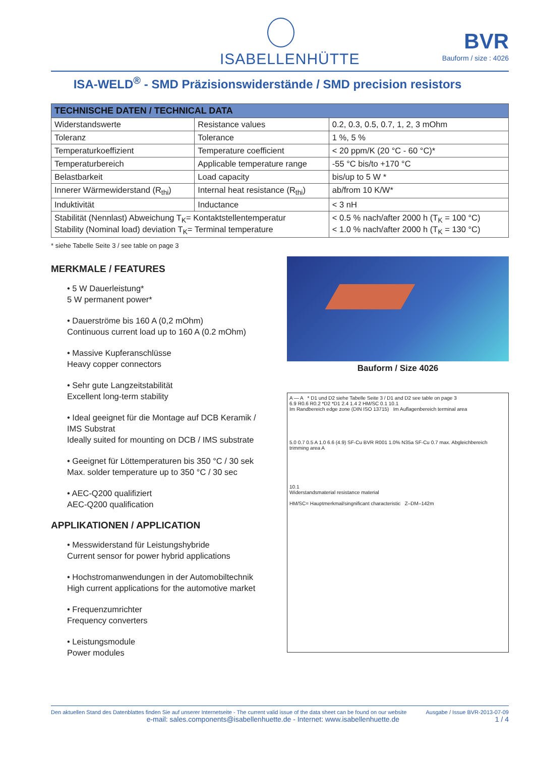ISABELLENHÜTTE
BVR
Bauform / size : 4026
ISA-WELD<sup>®</sup> - SMD Präzisionswiderstände / SMD precision resistors
| TECHNISCHE DATEN / TECHNICAL DATA | | |
| --- | --- | --- |
| Widerstandswerte | Resistance values | 0.2, 0.3, 0.5, 0.7, 1, 2, 3 mOhm |
| Toleranz | Tolerance | 1 %, 5 % |
| Temperaturkoeffizient | Temperature coefficient | < 20 ppm/K (20 °C - 60 °C)* |
| Temperaturbereich | Applicable temperature range | -55 °C bis/to +170 °C |
| Belastbarkeit | Load capacity | bis/up to 5 W * |
| Innerer Wärmewiderstand (R<sub>thi</sub>) | Internal heat resistance (R<sub>thi</sub>) | ab/from 10 K/W* |
| Induktivität | Inductance | < 3 nH |
| Stabilität (Nennlast) Abweichung T<sub>K</sub>= Kontaktstellentemperatur Stability (Nominal load) deviation T<sub>K</sub>= Terminal temperature | | < 0.5 % nach/after 2000 h (T<sub>K</sub> = 100 °C) < 1.0 % nach/after 2000 h (T<sub>K</sub> = 130 °C) |
* siehe Tabelle Seite 3 / see table on page 3
MERKMALE / FEATURES
• 5 W Dauerleistung*
5 W permanent power*
• Dauerströme bis 160 A (0,2 mOhm)
Continuous current load up to 160 A (0.2 mOhm)
• Massive Kupferanschlüsse
Heavy copper connectors
• Sehr gute Langzeitstabilität
Excellent long-term stability
• Ideal geeignet für die Montage auf DCB Keramik / IMS Substrat
Ideally suited for mounting on DCB / IMS substrate
• Geeignet für Löttemperaturen bis 350 °C / 30 sek
Max. solder temperature up to 350 °C / 30 sec
• AEC-Q200 qualifiziert
AEC-Q200 qualification
APPLIKATIONEN / APPLICATION
• Messwiderstand für Leistungshybride
Current sensor for power hybrid applications
• Hochstromanwendungen in der Automobiltechnik
High current applications for the automotive market
• Frequenzumrichter
Frequency converters
• Leistungsmodule
Power modules
Bauform / Size 4026
A — A * D1 und D2 siehe Tabelle Seite 3 / D1 and D2 see table on page 3
6.9 R0.6 R0.2 *D2 *D1 2.4 1.4 2 HM/SC 0.1 10.1
Im Randbereich edge zone (DIN ISO 13715) Im Auflagenbereich terminal area
5.0 0.7 0.5 A 1.0 6.6 (4.9) SF-Cu BVR R001 1.0% N35a SF-Cu 0.7 max. Abgleichbereich trimming area A
10.1
Widerstandsmaterial resistance material
HM/SC= Hauptmerkmal/singnificant characteristic Z–DM–142m
Den aktuellen Stand des Datenblattes finden Sie auf unserer Internetseite - The current valid issue of the data sheet can be found on our website Ausgabe / Issue BVR-2013-07-09
e-mail: sales.components@isabellenhuette.de - Internet: www.isabellenhuette.de 1 / 4